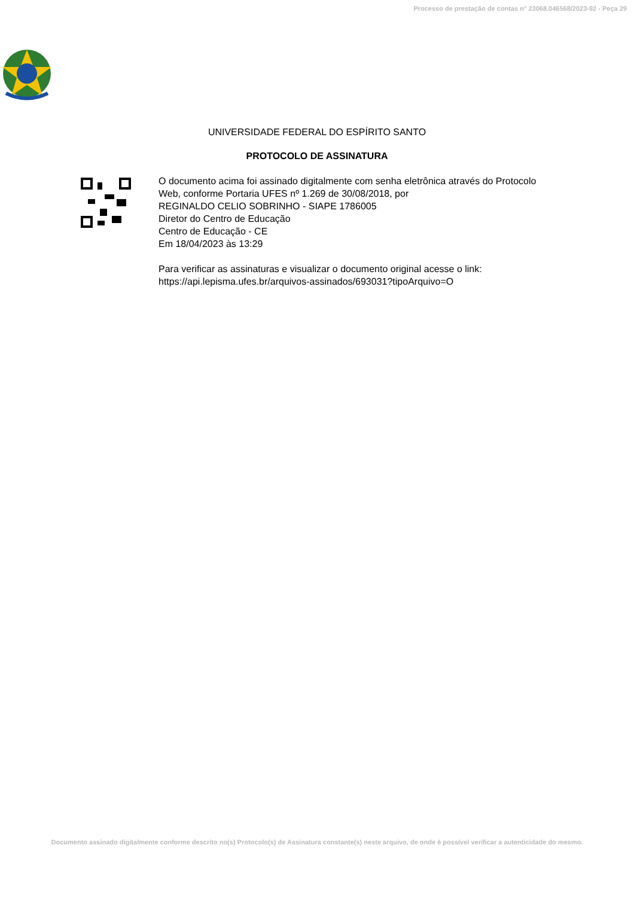Processo de prestação de contas n° 23068.046568/2023-92 - Peça 29
UNIVERSIDADE FEDERAL DO ESPÍRITO SANTO
PROTOCOLO DE ASSINATURA
O documento acima foi assinado digitalmente com senha eletrônica através do Protocolo
Web, conforme Portaria UFES nº 1.269 de 30/08/2018, por
REGINALDO CELIO SOBRINHO - SIAPE 1786005
Diretor do Centro de Educação
Centro de Educação - CE
Em 18/04/2023 às 13:29
Para verificar as assinaturas e visualizar o documento original acesse o link:
https://api.lepisma.ufes.br/arquivos-assinados/693031?tipoArquivo=O
Documento assinado digitalmente conforme descrito no(s) Protocolo(s) de Assinatura constante(s) neste arquivo, de onde é possível verificar a autenticidade do mesmo.